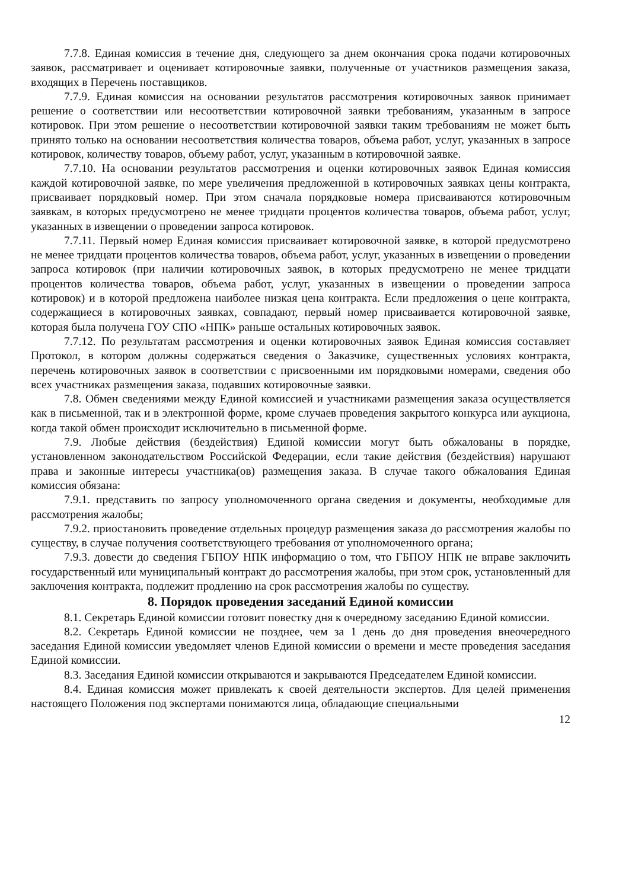7.7.8. Единая комиссия в течение дня, следующего за днем окончания срока подачи котировочных заявок, рассматривает и оценивает котировочные заявки, полученные от участников размещения заказа, входящих в Перечень поставщиков.
7.7.9. Единая комиссия на основании результатов рассмотрения котировочных заявок принимает решение о соответствии или несоответствии котировочной заявки требованиям, указанным в запросе котировок. При этом решение о несоответствии котировочной заявки таким требованиям не может быть принято только на основании несоответствия количества товаров, объема работ, услуг, указанных в запросе котировок, количеству товаров, объему работ, услуг, указанным в котировочной заявке.
7.7.10. На основании результатов рассмотрения и оценки котировочных заявок Единая комиссия каждой котировочной заявке, по мере увеличения предложенной в котировочных заявках цены контракта, присваивает порядковый номер. При этом сначала порядковые номера присваиваются котировочным заявкам, в которых предусмотрено не менее тридцати процентов количества товаров, объема работ, услуг, указанных в извещении о проведении запроса котировок.
7.7.11. Первый номер Единая комиссия присваивает котировочной заявке, в которой предусмотрено не менее тридцати процентов количества товаров, объема работ, услуг, указанных в извещении о проведении запроса котировок (при наличии котировочных заявок, в которых предусмотрено не менее тридцати процентов количества товаров, объема работ, услуг, указанных в извещении о проведении запроса котировок) и в которой предложена наиболее низкая цена контракта. Если предложения о цене контракта, содержащиеся в котировочных заявках, совпадают, первый номер присваивается котировочной заявке, которая была получена ГОУ СПО «НПК» раньше остальных котировочных заявок.
7.7.12. По результатам рассмотрения и оценки котировочных заявок Единая комиссия составляет Протокол, в котором должны содержаться сведения о Заказчике, существенных условиях контракта, перечень котировочных заявок в соответствии с присвоенными им порядковыми номерами, сведения обо всех участниках размещения заказа, подавших котировочные заявки.
7.8. Обмен сведениями между Единой комиссией и участниками размещения заказа осуществляется как в письменной, так и в электронной форме, кроме случаев проведения закрытого конкурса или аукциона, когда такой обмен происходит исключительно в письменной форме.
7.9. Любые действия (бездействия) Единой комиссии могут быть обжалованы в порядке, установленном законодательством Российской Федерации, если такие действия (бездействия) нарушают права и законные интересы участника(ов) размещения заказа. В случае такого обжалования Единая комиссия обязана:
7.9.1. представить по запросу уполномоченного органа сведения и документы, необходимые для рассмотрения жалобы;
7.9.2. приостановить проведение отдельных процедур размещения заказа до рассмотрения жалобы по существу, в случае получения соответствующего требования от уполномоченного органа;
7.9.3. довести до сведения ГБПОУ НПК информацию о том, что ГБПОУ НПК не вправе заключить государственный или муниципальный контракт до рассмотрения жалобы, при этом срок, установленный для заключения контракта, подлежит продлению на срок рассмотрения жалобы по существу.
8. Порядок проведения заседаний Единой комиссии
8.1. Секретарь Единой комиссии готовит повестку дня к очередному заседанию Единой комиссии.
8.2. Секретарь Единой комиссии не позднее, чем за 1 день до дня проведения внеочередного заседания Единой комиссии уведомляет членов Единой комиссии о времени и месте проведения заседания Единой комиссии.
8.3. Заседания Единой комиссии открываются и закрываются Председателем Единой комиссии.
8.4. Единая комиссия может привлекать к своей деятельности экспертов. Для целей применения настоящего Положения под экспертами понимаются лица, обладающие специальными
12